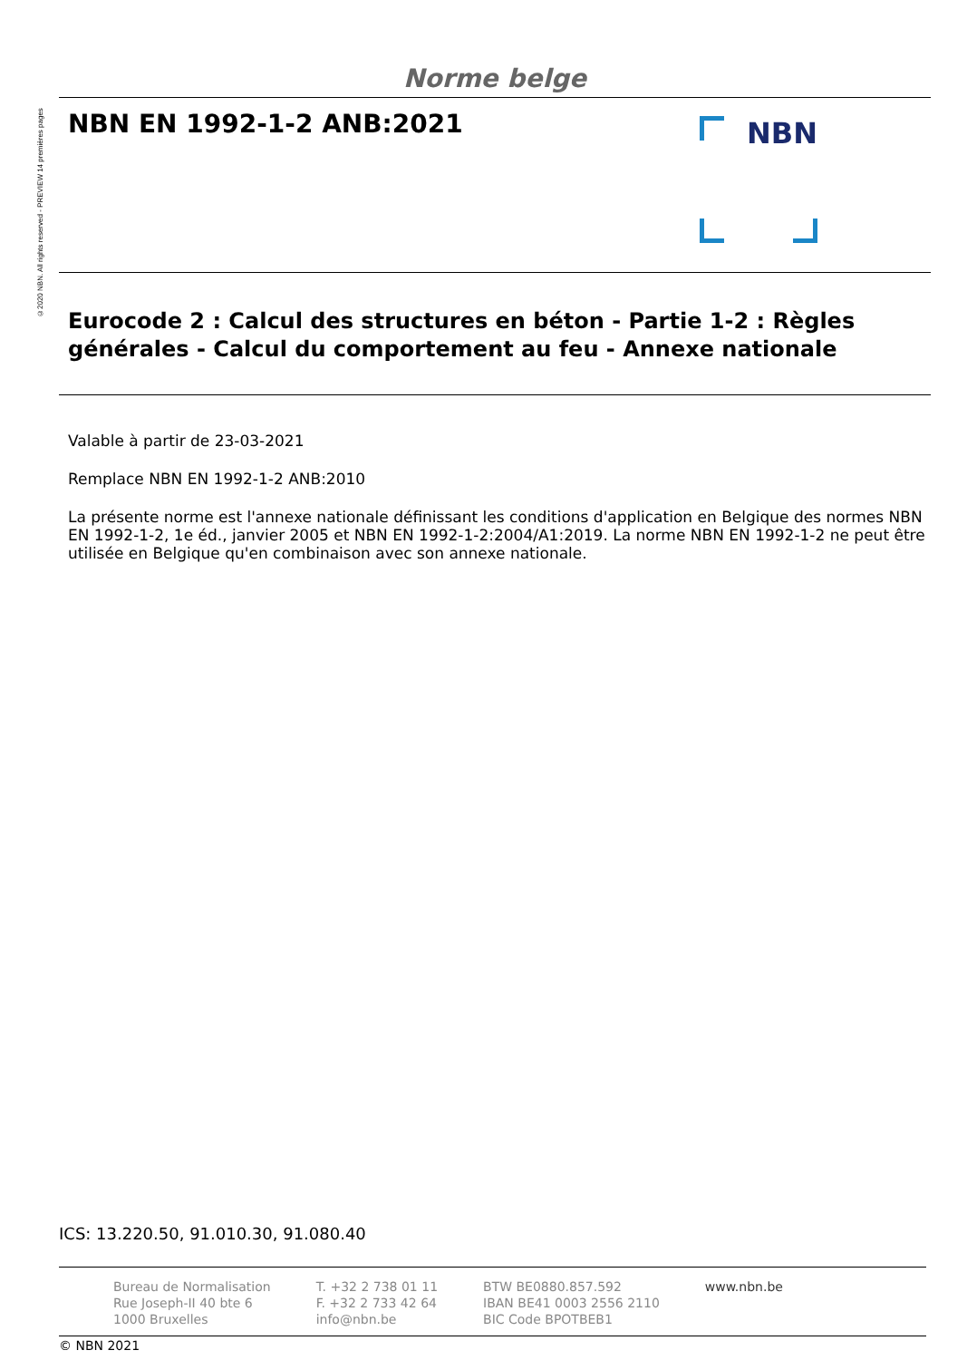©2020 NBN. All rights reserved - PREVIEW 14 premières pages
Norme belge
NBN EN 1992-1-2 ANB:2021
NBN
Eurocode 2 : Calcul des structures en béton - Partie 1-2 : Règles générales - Calcul du comportement au feu - Annexe nationale
Valable à partir de 23-03-2021
Remplace NBN EN 1992-1-2 ANB:2010
La présente norme est l'annexe nationale définissant les conditions d'application en Belgique des normes NBN EN 1992-1-2, 1e éd., janvier 2005 et NBN EN 1992-1-2:2004/A1:2019. La norme NBN EN 1992-1-2 ne peut être utilisée en Belgique qu'en combinaison avec son annexe nationale.
ICS: 13.220.50, 91.010.30, 91.080.40
Bureau de Normalisation
Rue Joseph-II 40 bte 6
1000 Bruxelles
T. +32 2 738 01 11
F. +32 2 733 42 64
info@nbn.be
BTW BE0880.857.592
IBAN BE41 0003 2556 2110
BIC Code BPOTBEB1
www.nbn.be
© NBN 2021